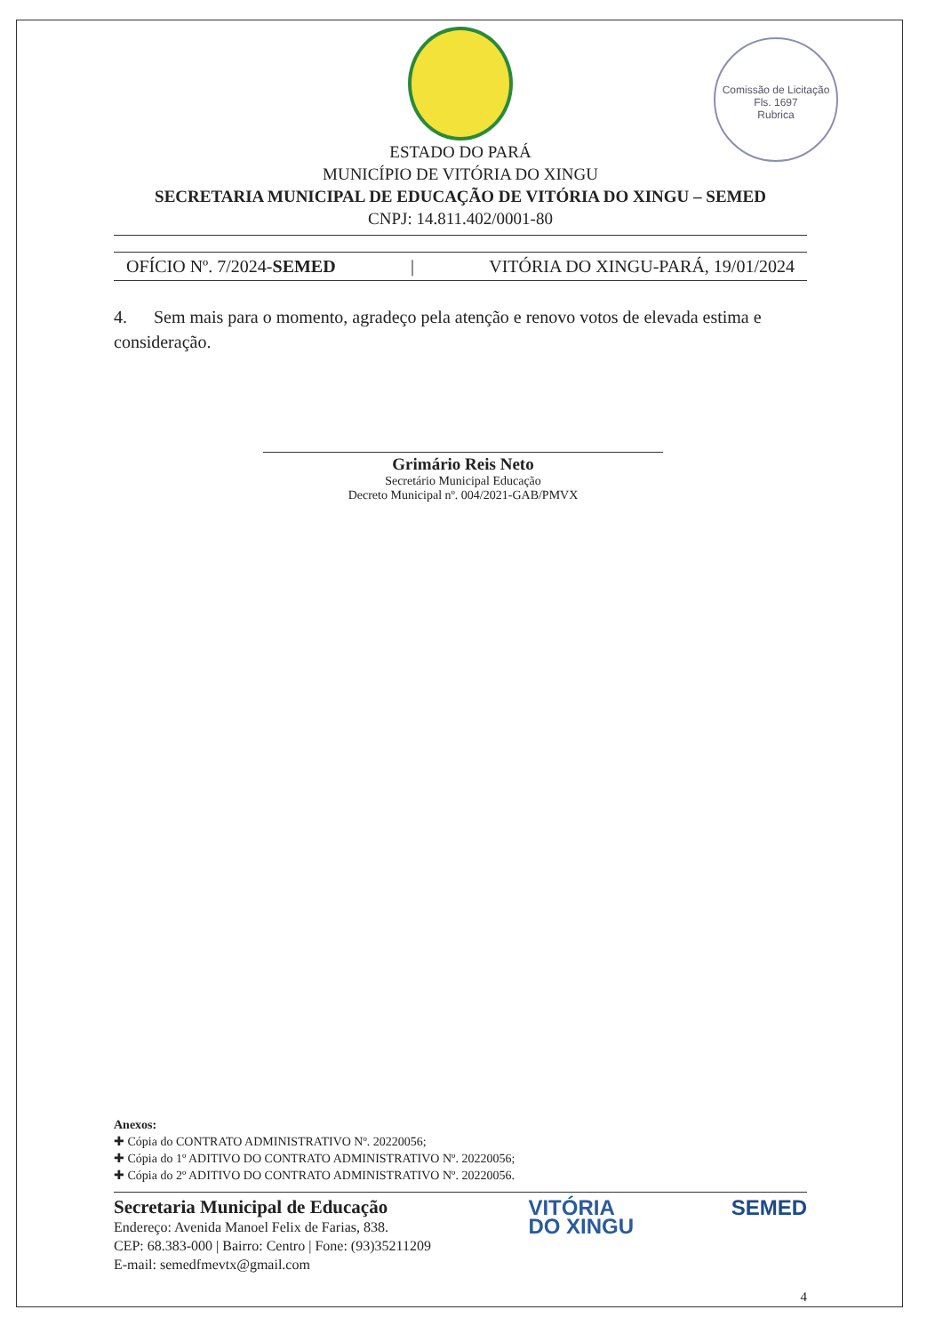Comissão de Licitação
Fls. 1697
Rubrica
ESTADO DO PARÁ
MUNICÍPIO DE VITÓRIA DO XINGU
SECRETARIA MUNICIPAL DE EDUCAÇÃO DE VITÓRIA DO XINGU – SEMED
CNPJ: 14.811.402/0001-80
OFÍCIO Nº. 7/2024-SEMED | VITÓRIA DO XINGU-PARÁ, 19/01/2024
4. Sem mais para o momento, agradeço pela atenção e renovo votos de elevada estima e consideração.
Grimário Reis Neto
Secretário Municipal Educação
Decreto Municipal nº. 004/2021-GAB/PMVX
Anexos:
✚ Cópia do CONTRATO ADMINISTRATIVO Nº. 20220056;
✚ Cópia do 1º ADITIVO DO CONTRATO ADMINISTRATIVO Nº. 20220056;
✚ Cópia do 2º ADITIVO DO CONTRATO ADMINISTRATIVO Nº. 20220056.
Secretaria Municipal de Educação
Endereço: Avenida Manoel Felix de Farias, 838.
CEP: 68.383-000 | Bairro: Centro | Fone: (93)35211209
E-mail: semedfmevtx@gmail.com
VITÓRIA
DO XINGU
SEMED
4